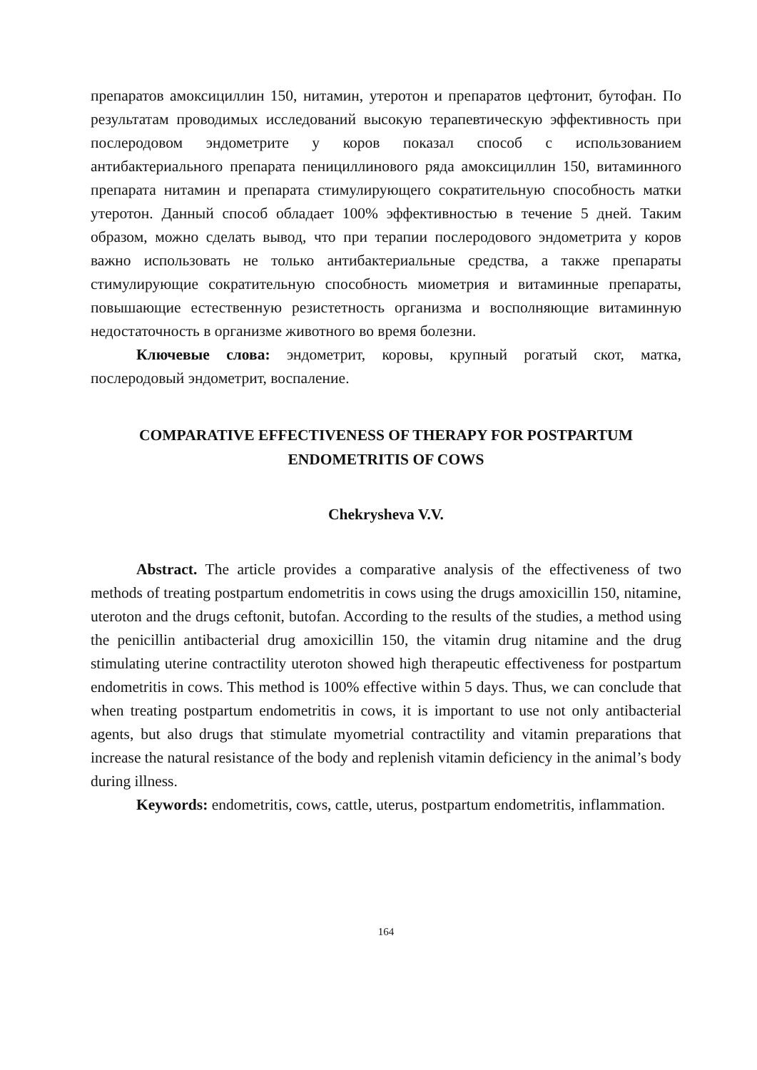препаратов амоксициллин 150, нитамин, утеротон и препаратов цефтонит, бутофан. По результатам проводимых исследований высокую терапевтическую эффективность при послеродовом эндометрите у коров показал способ с использованием антибактериального препарата пенициллинового ряда амоксициллин 150, витаминного препарата нитамин и препарата стимулирующего сократительную способность матки утеротон. Данный способ обладает 100% эффективностью в течение 5 дней. Таким образом, можно сделать вывод, что при терапии послеродового эндометрита у коров важно использовать не только антибактериальные средства, а также препараты стимулирующие сократительную способность миометрия и витаминные препараты, повышающие естественную резистетность организма и восполняющие витаминную недостаточность в организме животного во время болезни.
Ключевые слова: эндометрит, коровы, крупный рогатый скот, матка, послеродовый эндометрит, воспаление.
COMPARATIVE EFFECTIVENESS OF THERAPY FOR POSTPARTUM ENDOMETRITIS OF COWS
Chekrysheva V.V.
Abstract. The article provides a comparative analysis of the effectiveness of two methods of treating postpartum endometritis in cows using the drugs amoxicillin 150, nitamine, uteroton and the drugs ceftonit, butofan. According to the results of the studies, a method using the penicillin antibacterial drug amoxicillin 150, the vitamin drug nitamine and the drug stimulating uterine contractility uteroton showed high therapeutic effectiveness for postpartum endometritis in cows. This method is 100% effective within 5 days. Thus, we can conclude that when treating postpartum endometritis in cows, it is important to use not only antibacterial agents, but also drugs that stimulate myometrial contractility and vitamin preparations that increase the natural resistance of the body and replenish vitamin deficiency in the animal’s body during illness.
Keywords: endometritis, cows, cattle, uterus, postpartum endometritis, inflammation.
164